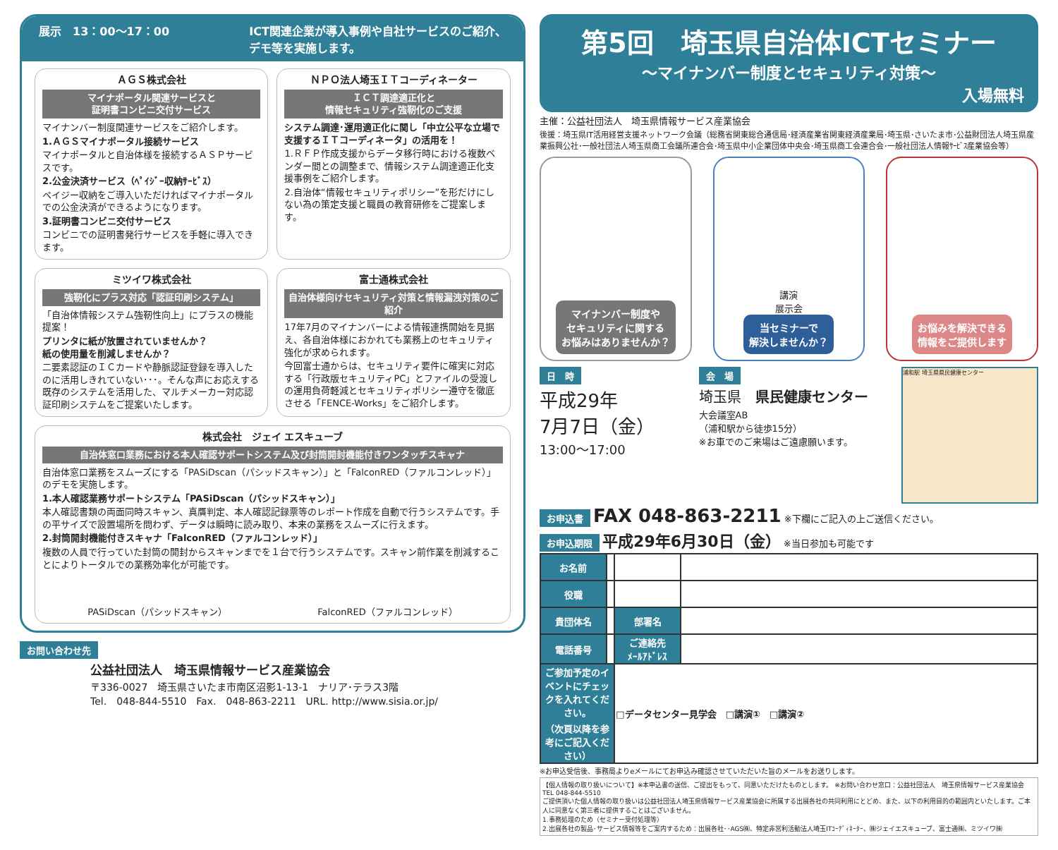展示　13：00～17：00 ICT関連企業が導入事例や自社サービスのご紹介、
デモ等を実施します。
ＡＧＳ株式会社
マイナポータル関連サービスと
証明書コンビニ交付サービス
マイナンバー制度関連サービスをご紹介します。
1.ＡＧＳマイナポータル接続サービス
マイナポータルと自治体様を接続するＡＳＰサービスです。
2.公金決済サービス（ﾍﾟｲｼﾞｰ収納ｻｰﾋﾞｽ）
ペイジー収納をご導入いただければマイナポータルでの公金決済ができるようになります。
3.証明書コンビニ交付サービス
コンビニでの証明書発行サービスを手軽に導入できます。
ＮＰＯ法人埼玉ＩＴコーディネーター
ＩＣＴ調達適正化と
情報セキュリティ強靭化のご支援
システム調達･運用適正化に関し「中立公平な立場で支援するＩＴコーディネータ」の活用を！
1.ＲＦＰ作成支援からデータ移行時における複数ベンダー間との調整まで、情報システム調達適正化支援事例をご紹介します。
2.自治体“情報セキュリティポリシー”を形だけにしない為の策定支援と職員の教育研修をご提案します。
ミツイワ株式会社
強靭化にプラス対応「認証印刷システム」
「自治体情報システム強靭性向上」にプラスの機能提案！
プリンタに紙が放置されていませんか？
紙の使用量を削減しませんか？
二要素認証のＩＣカードや静脈認証登録を導入したのに活用しきれていない･･･。そんな声にお応えする既存のシステムを活用した、マルチメーカー対応認証印刷システムをご提案いたします。
富士通株式会社
自治体様向けセキュリティ対策と情報漏洩対策のご紹介
17年7月のマイナンバーによる情報連携開始を見据え、各自治体様におかれても業務上のセキュリティ強化が求められます。
今回富士通からは、セキュリティ要件に確実に対応する「行政版セキュリティPC」とファイルの受渡しの運用負荷軽減とセキュリティポリシー遵守を徹底させる「FENCE-Works」をご紹介します。
株式会社　ジェイ エスキューブ
自治体窓口業務における本人確認サポートシステム及び封筒開封機能付きワンタッチスキャナ
自治体窓口業務をスムーズにする「PASiDscan（パシッドスキャン）」と「FalconRED（ファルコンレッド）」のデモを実施します。
1.本人確認業務サポートシステム「PASiDscan（パシッドスキャン）」
本人確認書類の両面同時スキャン、真贋判定、本人確認記録票等のレポート作成を自動で行うシステムです。手の平サイズで設置場所を問わず、データは瞬時に読み取り、本来の業務をスムーズに行えます。
2.封筒開封機能付きスキャナ「FalconRED（ファルコンレッド）」
複数の人員で行っていた封筒の開封からスキャンまでを１台で行うシステムです。スキャン前作業を削減することによりトータルでの業務効率化が可能です。
PASiDscan（パシッドスキャン） FalconRED（ファルコンレッド）
お問い合わせ先
公益社団法人　埼玉県情報サービス産業協会
〒336-0027　埼玉県さいたま市南区沼影1-13-1　ナリア･テラス3階
Tel.　048-844-5510　Fax.　048-863-2211　URL. http://www.sisia.or.jp/
第5回　埼玉県自治体ICTセミナー
～マイナンバー制度とセキュリティ対策～
入場無料
主催：公益社団法人　埼玉県情報サービス産業協会
後援：埼玉県IT活用経営支援ネットワーク会議（総務省関東総合通信局･経済産業省関東経済産業局･埼玉県･さいたま市･公益財団法人埼玉県産業振興公社･一般社団法人埼玉県商工会議所連合会･埼玉県中小企業団体中央会･埼玉県商工会連合会･一般社団法人情報ｻｰﾋﾞｽ産業協会等）
マイナンバー制度や
セキュリティに関する
お悩みはありませんか？
講演
展示会
当セミナーで
解決しませんか？
お悩みを解決できる
情報をご提供します
日　時
平成29年
7月7日（金）
13:00～17:00
会　場
埼玉県　県民健康センター
大会議室AB
（浦和駅から徒歩15分）
※お車でのご来場はご遠慮願います。
浦和駅 埼玉県県民健康センター
お申込書 FAX 048-863-2211 ※下欄にご記入の上ご送信ください。
お申込期限 平成29年6月30日（金） ※当日参加も可能です
| お名前 | | | |
| 役職 | | | |
| 貴団体名 | | 部署名 | |
| 電話番号 | | ご連絡先 ﾒｰﾙｱﾄﾞﾚｽ | |
| ご参加予定のイベントにチェックを入れてください。 （次頁以降を参考にご記入ください） | | □データセンター見学会 □講演① □講演② | |
※お申込受信後、事務局よりeメールにてお申込み確認させていただいた旨のメールをお送りします。
【個人情報の取り扱いについて】※本申込書の送信、ご提出をもって、同意いただけたものとします。 ※お問い合わせ窓口：公益社団法人　埼玉県情報サービス産業協会　TEL 048-844-5510
ご提供頂いた個人情報の取り扱いは公益社団法人埼玉県情報サービス産業協会に所属する出展各社の共同利用にとどめ、また、以下の利用目的の範囲内といたします。ご本人に同意なく第三者に提供することはございません。
1.事務処理のため（セミナー受付処理等）
2.出展各社の製品･サービス情報等をご案内するため：出展各社･･AGS㈱、特定非営利活動法人埼玉ITｺｰﾃﾞｨﾈｰﾀｰ、㈱ジェイエスキューブ、富士通㈱、ミツイワ㈱